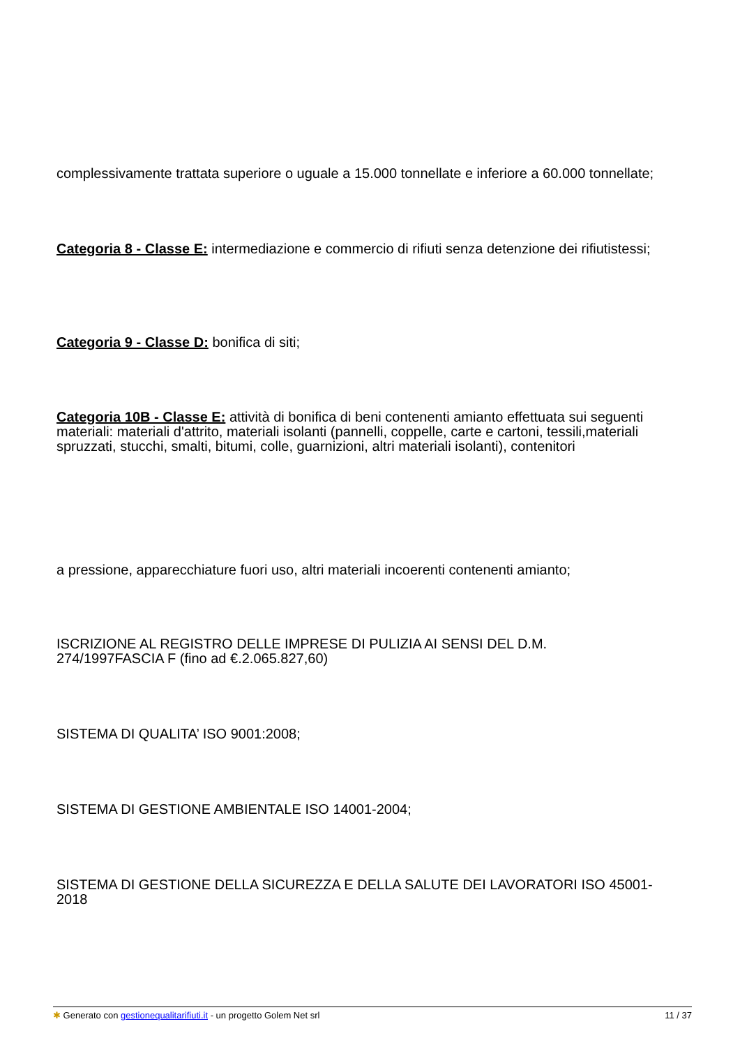complessivamente trattata superiore o uguale a 15.000 tonnellate e inferiore a 60.000 tonnellate;
Categoria 8 - Classe E: intermediazione e commercio di rifiuti senza detenzione dei rifiutistessi;
Categoria 9 - Classe D: bonifica di siti;
Categoria 10B - Classe E: attività di bonifica di beni contenenti amianto effettuata sui seguenti materiali: materiali d'attrito, materiali isolanti (pannelli, coppelle, carte e cartoni, tessili,materiali spruzzati, stucchi, smalti, bitumi, colle, guarnizioni, altri materiali isolanti), contenitori
a pressione, apparecchiature fuori uso, altri materiali incoerenti contenenti amianto;
ISCRIZIONE AL REGISTRO DELLE IMPRESE DI PULIZIA AI SENSI DEL D.M. 274/1997FASCIA F (fino ad €.2.065.827,60)
SISTEMA DI QUALITA’ ISO 9001:2008;
SISTEMA DI GESTIONE AMBIENTALE ISO 14001-2004;
SISTEMA DI GESTIONE DELLA SICUREZZA E DELLA SALUTE DEI LAVORATORI ISO 45001-2018
✱ Generato con gestionequalitarifiuti.it - un progetto Golem Net srl 11 / 37